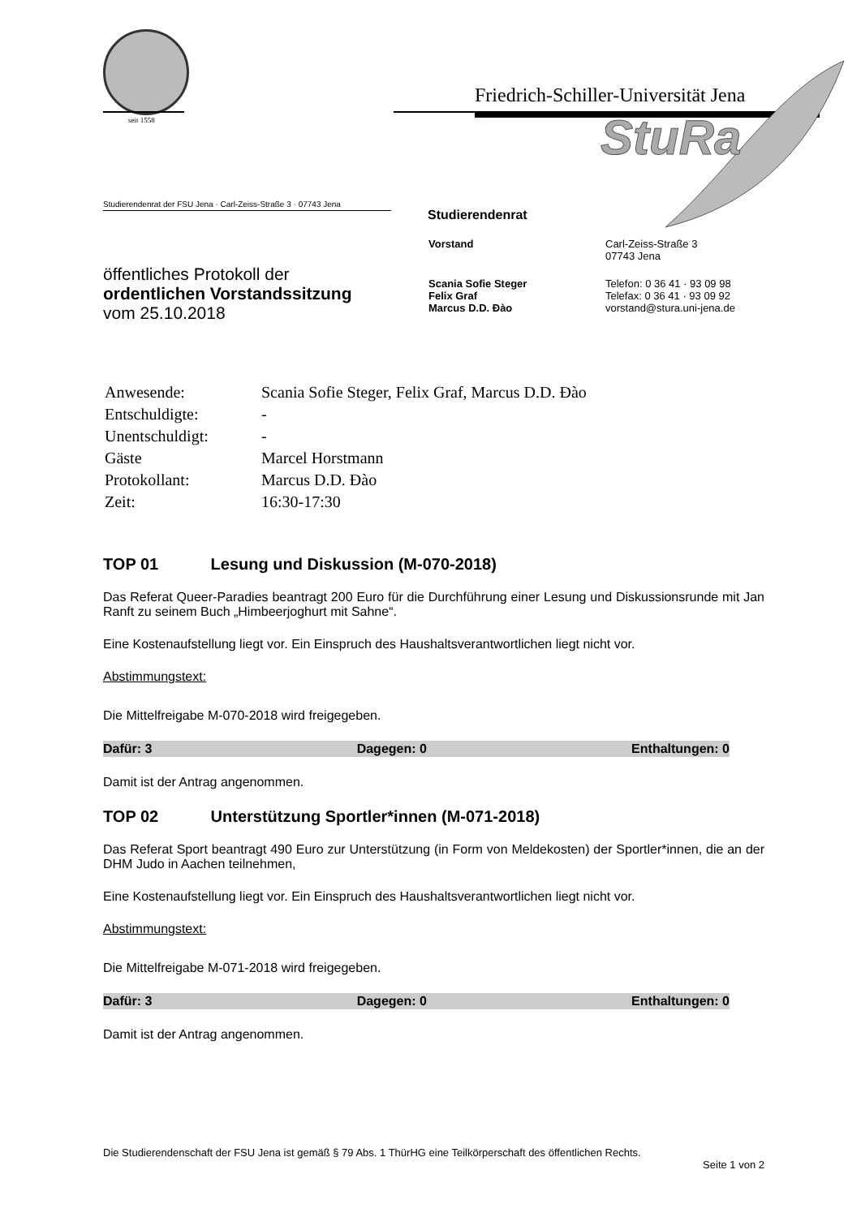seit 1558
Friedrich-Schiller-Universität Jena
StuRa
Studierendenrat der FSU Jena · Carl-Zeiss-Straße 3 · 07743 Jena
öffentliches Protokoll der
ordentlichen Vorstandssitzung
vom 25.10.2018
Studierendenrat
| Vorstand | Carl-Zeiss-Straße 3 07743 Jena |
| Scania Sofie Steger Felix Graf Marcus D.D. Đào | Telefon: 0 36 41 · 93 09 98 Telefax: 0 36 41 · 93 09 92 vorstand@stura.uni-jena.de |
| Anwesende: | Scania Sofie Steger, Felix Graf, Marcus D.D. Đào |
| Entschuldigte: | - |
| Unentschuldigt: | - |
| Gäste | Marcel Horstmann |
| Protokollant: | Marcus D.D. Đào |
| Zeit: | 16:30-17:30 |
TOP 01 Lesung und Diskussion (M-070-2018)
Das Referat Queer-Paradies beantragt 200 Euro für die Durchführung einer Lesung und Diskussionsrunde mit Jan Ranft zu seinem Buch „Himbeerjoghurt mit Sahne“.
Eine Kostenaufstellung liegt vor. Ein Einspruch des Haushaltsverantwortlichen liegt nicht vor.
Abstimmungstext:
Die Mittelfreigabe M-070-2018 wird freigegeben.
Dafür: 3 Dagegen: 0 Enthaltungen: 0
Damit ist der Antrag angenommen.
TOP 02 Unterstützung Sportler*innen (M-071-2018)
Das Referat Sport beantragt 490 Euro zur Unterstützung (in Form von Meldekosten) der Sportler*innen, die an der DHM Judo in Aachen teilnehmen,
Eine Kostenaufstellung liegt vor. Ein Einspruch des Haushaltsverantwortlichen liegt nicht vor.
Abstimmungstext:
Die Mittelfreigabe M-071-2018 wird freigegeben.
Dafür: 3 Dagegen: 0 Enthaltungen: 0
Damit ist der Antrag angenommen.
Die Studierendenschaft der FSU Jena ist gemäß § 79 Abs. 1 ThürHG eine Teilkörperschaft des öffentlichen Rechts.
Seite 1 von 2